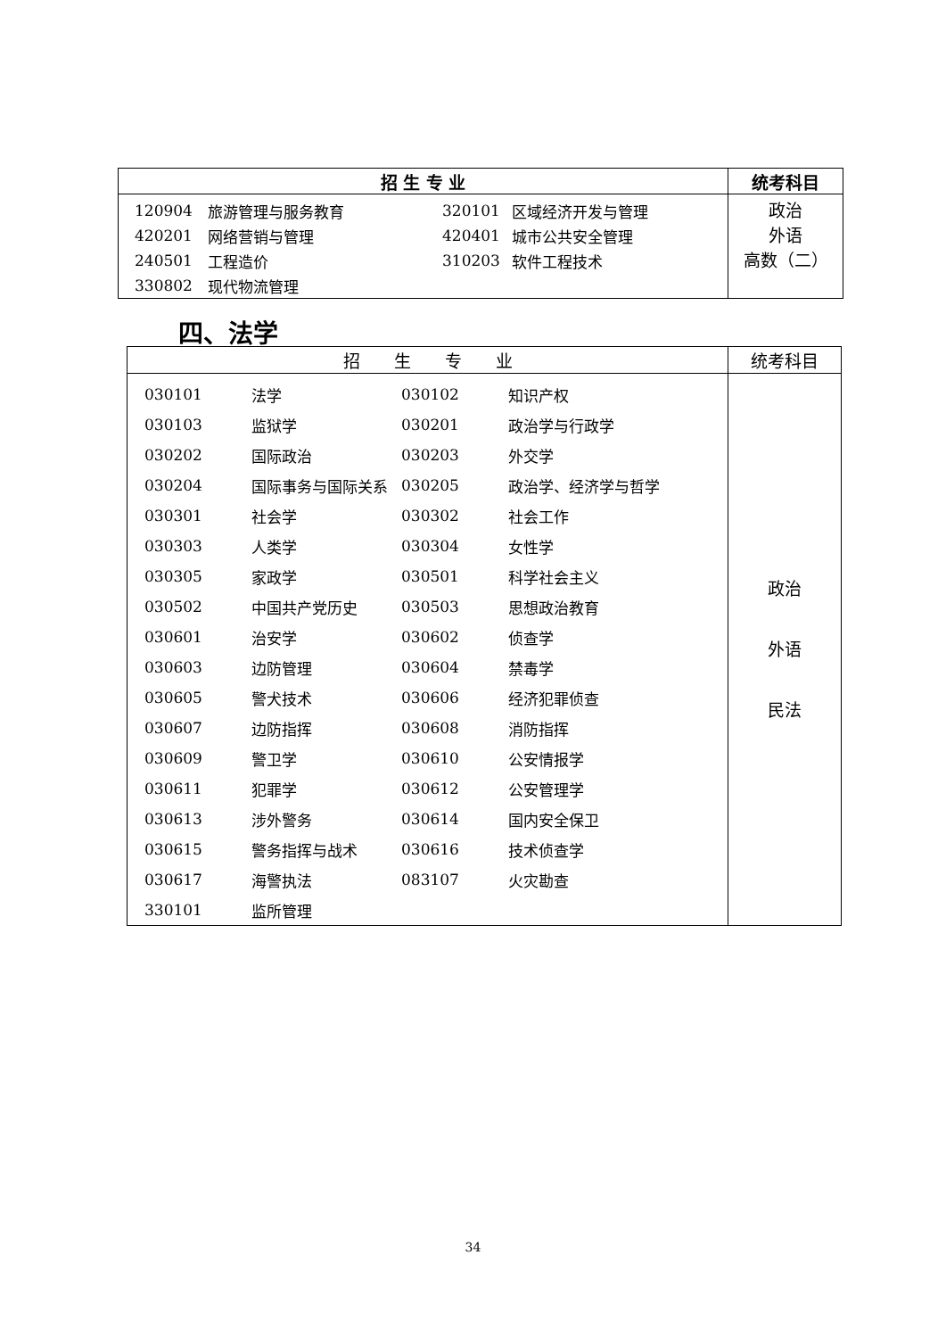| 招 生 专 业 | 统考科目 |
| --- | --- |
| / 120904 / 旅游管理与服务教育 / 320101 / 区域经济开发与管理 / / 420201 / 网络营销与管理 / 420401 / 城市公共安全管理 / / 240501 / 工程造价 / 310203 / 软件工程技术 / / 330802 / 现代物流管理 / / / | 政治 外语 高数（二） |
四、法学
| 招 生 专 业 | 统考科目 |
| --- | --- |
| / 030101 / 法学 / 030102 / 知识产权 / / 030103 / 监狱学 / 030201 / 政治学与行政学 / / 030202 / 国际政治 / 030203 / 外交学 / / 030204 / 国际事务与国际关系 / 030205 / 政治学、经济学与哲学 / / 030301 / 社会学 / 030302 / 社会工作 / / 030303 / 人类学 / 030304 / 女性学 / / 030305 / 家政学 / 030501 / 科学社会主义 / / 030502 / 中国共产党历史 / 030503 / 思想政治教育 / / 030601 / 治安学 / 030602 / 侦查学 / / 030603 / 边防管理 / 030604 / 禁毒学 / / 030605 / 警犬技术 / 030606 / 经济犯罪侦查 / / 030607 / 边防指挥 / 030608 / 消防指挥 / / 030609 / 警卫学 / 030610 / 公安情报学 / / 030611 / 犯罪学 / 030612 / 公安管理学 / / 030613 / 涉外警务 / 030614 / 国内安全保卫 / / 030615 / 警务指挥与战术 / 030616 / 技术侦查学 / / 030617 / 海警执法 / 083107 / 火灾勘查 / / 330101 / 监所管理 / / / | 政治 外语 民法 |
34